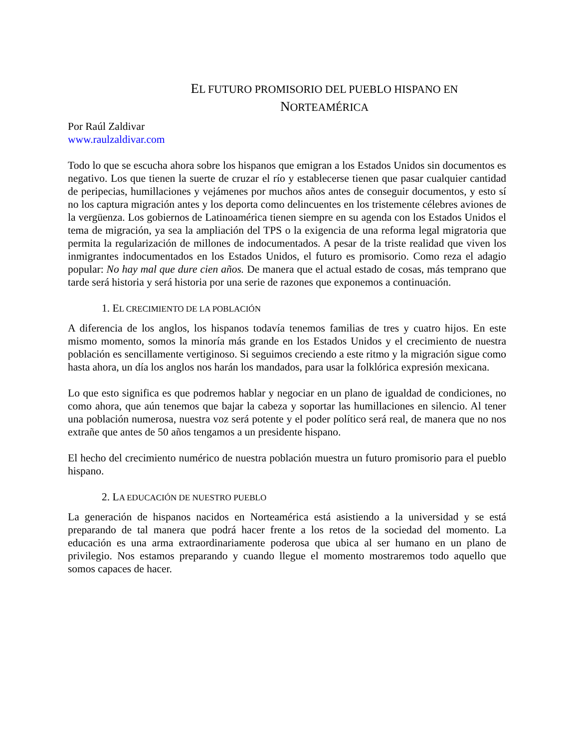EL FUTURO PROMISORIO DEL PUEBLO HISPANO EN
NORTEAMÉRICA
Por Raúl Zaldivar
www.raulzaldivar.com
Todo lo que se escucha ahora sobre los hispanos que emigran a los Estados Unidos sin documentos es negativo. Los que tienen la suerte de cruzar el río y establecerse tienen que pasar cualquier cantidad de peripecias, humillaciones y vejámenes por muchos años antes de conseguir documentos, y esto sí no los captura migración antes y los deporta como delincuentes en los tristemente célebres aviones de la vergüenza. Los gobiernos de Latinoamérica tienen siempre en su agenda con los Estados Unidos el tema de migración, ya sea la ampliación del TPS o la exigencia de una reforma legal migratoria que permita la regularización de millones de indocumentados. A pesar de la triste realidad que viven los inmigrantes indocumentados en los Estados Unidos, el futuro es promisorio. Como reza el adagio popular: No hay mal que dure cien años. De manera que el actual estado de cosas, más temprano que tarde será historia y será historia por una serie de razones que exponemos a continuación.
1. EL CRECIMIENTO DE LA POBLACIÓN
A diferencia de los anglos, los hispanos todavía tenemos familias de tres y cuatro hijos. En este mismo momento, somos la minoría más grande en los Estados Unidos y el crecimiento de nuestra población es sencillamente vertiginoso. Si seguimos creciendo a este ritmo y la migración sigue como hasta ahora, un día los anglos nos harán los mandados, para usar la folklórica expresión mexicana.
Lo que esto significa es que podremos hablar y negociar en un plano de igualdad de condiciones, no como ahora, que aún tenemos que bajar la cabeza y soportar las humillaciones en silencio. Al tener una población numerosa, nuestra voz será potente y el poder político será real, de manera que no nos extrañe que antes de 50 años tengamos a un presidente hispano.
El hecho del crecimiento numérico de nuestra población muestra un futuro promisorio para el pueblo hispano.
2. LA EDUCACIÓN DE NUESTRO PUEBLO
La generación de hispanos nacidos en Norteamérica está asistiendo a la universidad y se está preparando de tal manera que podrá hacer frente a los retos de la sociedad del momento. La educación es una arma extraordinariamente poderosa que ubica al ser humano en un plano de privilegio. Nos estamos preparando y cuando llegue el momento mostraremos todo aquello que somos capaces de hacer.